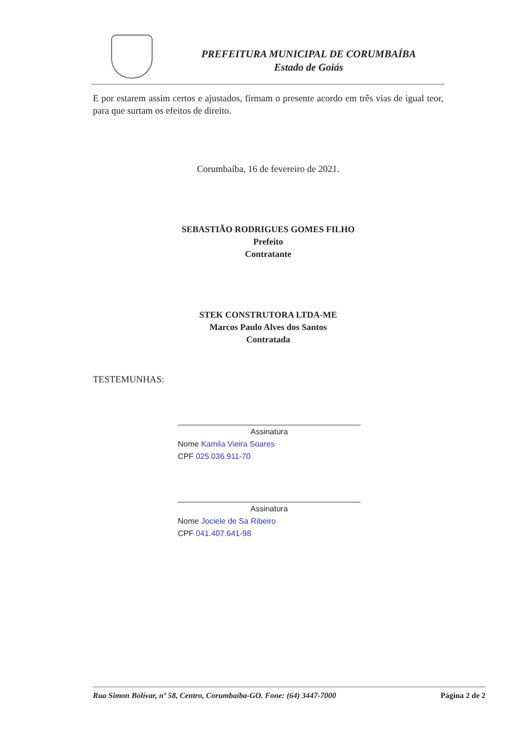PREFEITURA MUNICIPAL DE CORUMBAÍBA
Estado de Goiás
E por estarem assim certos e ajustados, firmam o presente acordo em três vias de igual teor, para que surtam os efeitos de direito.
Corumbaíba, 16 de fevereiro de 2021.
SEBASTIÃO RODRIGUES GOMES FILHO
Prefeito
Contratante
STEK CONSTRUTORA LTDA-ME
Marcos Paulo Alves dos Santos
Contratada
TESTEMUNHAS:
Assinatura
Nome Kamila Vieira Soares
CPF 025.036.911-70
Assinatura
Nome Jociele de Sa Ribeiro
CPF 041.407.641-98
Rua Simon Bolívar, nº 58, Centro, Corumbaíba-GO. Fone: (64) 3447-7000 Página 2 de 2